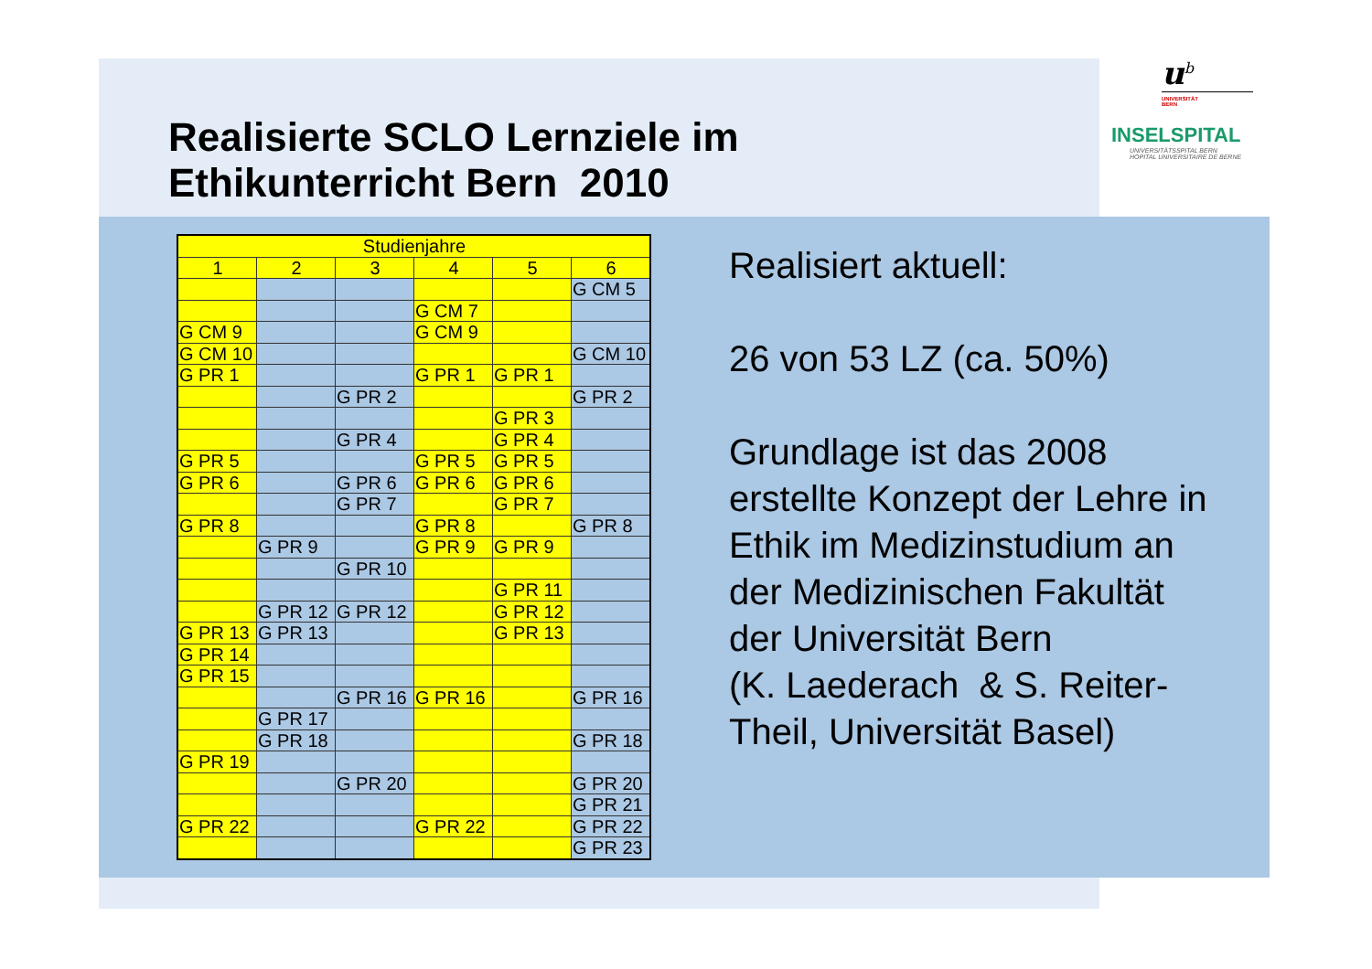Realisierte SCLO Lernziele im
Ethikunterricht Bern 2010
u<sup>b</sup>
UNIVERSITÄT
BERN
INSELSPITAL
UNIVERSITÄTSSPITAL BERN
HOPITAL UNIVERSITAIRE DE BERNE
| Studienjahre | | | | | |
| 1 | 2 | 3 | 4 | 5 | 6 |
| | | | | | G CM 5 |
| | | | G CM 7 | | |
| G CM 9 | | | G CM 9 | | |
| G CM 10 | | | | | G CM 10 |
| G PR 1 | | | G PR 1 | G PR 1 | |
| | | G PR 2 | | | G PR 2 |
| | | | | G PR 3 | |
| | | G PR 4 | | G PR 4 | |
| G PR 5 | | | G PR 5 | G PR 5 | |
| G PR 6 | | G PR 6 | G PR 6 | G PR 6 | |
| | | G PR 7 | | G PR 7 | |
| G PR 8 | | | G PR 8 | | G PR 8 |
| | G PR 9 | | G PR 9 | G PR 9 | |
| | | G PR 10 | | | |
| | | | | G PR 11 | |
| | G PR 12 | G PR 12 | | G PR 12 | |
| G PR 13 | G PR 13 | | | G PR 13 | |
| G PR 14 | | | | | |
| G PR 15 | | | | | |
| | | G PR 16 | G PR 16 | | G PR 16 |
| | G PR 17 | | | | |
| | G PR 18 | | | | G PR 18 |
| G PR 19 | | | | | |
| | | G PR 20 | | | G PR 20 |
| | | | | | G PR 21 |
| G PR 22 | | | G PR 22 | | G PR 22 |
| | | | | | G PR 23 |
Realisiert aktuell:
26 von 53 LZ (ca. 50%)
Grundlage ist das 2008 erstellte Konzept der Lehre in Ethik im Medizinstudium an der Medizinischen Fakultät der Universität Bern
(K. Laederach & S. Reiter-Theil, Universität Basel)